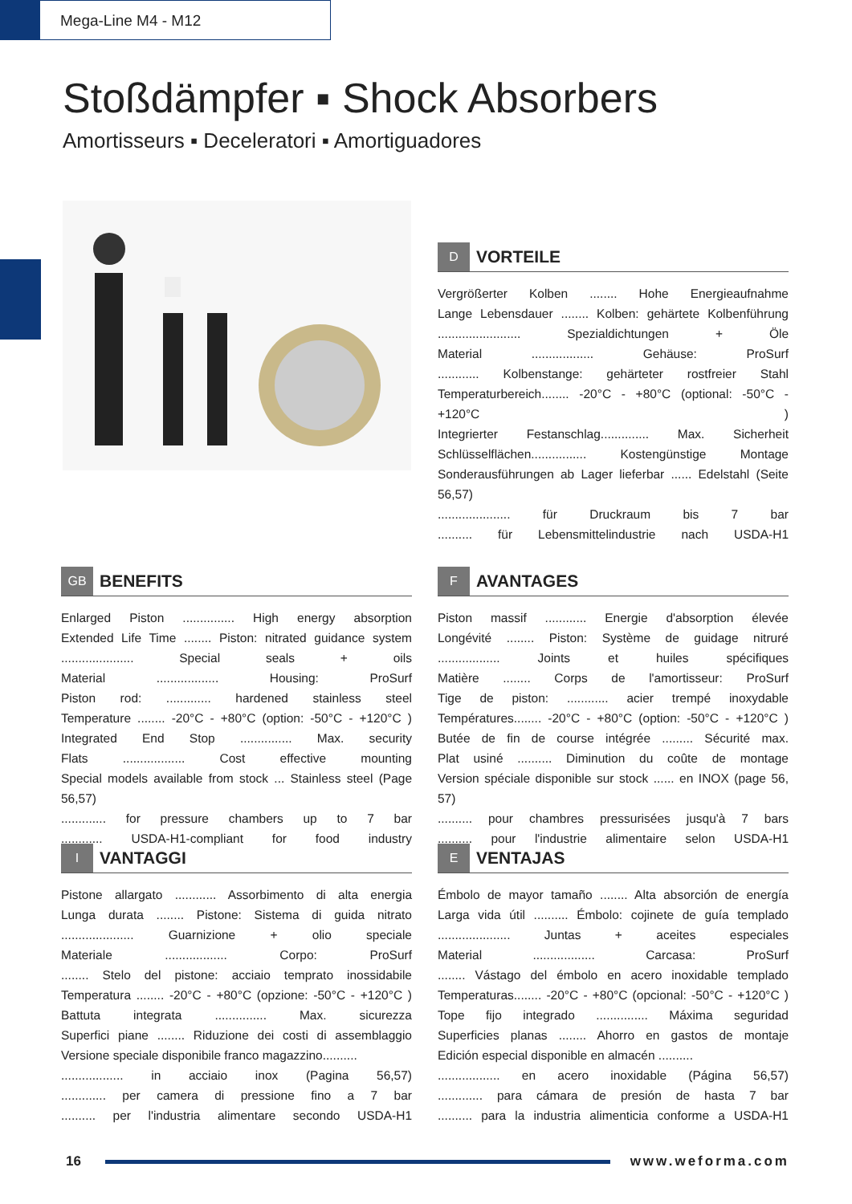Mega-Line M4 - M12
Stoßdämpfer ▪ Shock Absorbers
Amortisseurs ▪ Deceleratori ▪ Amortiguadores
D VORTEILE
Vergrößerter Kolben ........ Hohe Energieaufnahme
Lange Lebensdauer ........ Kolben: gehärtete Kolbenführung
........................ Spezialdichtungen + Öle
Material .................. Gehäuse: ProSurf
............ Kolbenstange: gehärteter rostfreier Stahl
Temperaturbereich........ -20°C - +80°C (optional: -50°C - +120°C )
Integrierter Festanschlag.............. Max. Sicherheit
Schlüsselflächen................ Kostengünstige Montage
Sonderausführungen ab Lager lieferbar ...... Edelstahl (Seite 56,57)
..................... für Druckraum bis 7 bar
.......... für Lebensmittelindustrie nach USDA-H1
GB BENEFITS
Enlarged Piston ............... High energy absorption
Extended Life Time ........ Piston: nitrated guidance system
..................... Special seals + oils
Material .................. Housing: ProSurf
Piston rod: ............. hardened stainless steel
Temperature ........ -20°C - +80°C (option: -50°C - +120°C )
Integrated End Stop ............... Max. security
Flats .................. Cost effective mounting
Special models available from stock ... Stainless steel (Page 56,57)
............. for pressure chambers up to 7 bar
............ USDA-H1-compliant for food industry
F AVANTAGES
Piston massif ............ Energie d'absorption élevée
Longévité ........ Piston: Système de guidage nitruré
.................. Joints et huiles spécifiques
Matière ........ Corps de l'amortisseur: ProSurf
Tige de piston: ............ acier trempé inoxydable
Températures........ -20°C - +80°C (option: -50°C - +120°C )
Butée de fin de course intégrée ......... Sécurité max.
Plat usiné .......... Diminution du coûte de montage
Version spéciale disponible sur stock ...... en INOX (page 56, 57)
.......... pour chambres pressurisées jusqu'à 7 bars
.......... pour l'industrie alimentaire selon USDA-H1
I VANTAGGI
Pistone allargato ............ Assorbimento di alta energia
Lunga durata ........ Pistone: Sistema di guida nitrato
..................... Guarnizione + olio speciale
Materiale .................. Corpo: ProSurf
........ Stelo del pistone: acciaio temprato inossidabile
Temperatura ........ -20°C - +80°C (opzione: -50°C - +120°C )
Battuta integrata ............... Max. sicurezza
Superfici piane ........ Riduzione dei costi di assemblaggio
Versione speciale disponibile franco magazzino..........
.................. in acciaio inox (Pagina 56,57)
............. per camera di pressione fino a 7 bar
.......... per l'industria alimentare secondo USDA-H1
E VENTAJAS
Émbolo de mayor tamaño ........ Alta absorción de energía
Larga vida útil .......... Émbolo: cojinete de guía templado
..................... Juntas + aceites especiales
Material .................. Carcasa: ProSurf
........ Vástago del émbolo en acero inoxidable templado
Temperaturas........ -20°C - +80°C (opcional: -50°C - +120°C )
Tope fijo integrado ............... Máxima seguridad
Superficies planas ........ Ahorro en gastos de montaje
Edición especial disponible en almacén ..........
.................. en acero inoxidable (Página 56,57)
............. para cámara de presión de hasta 7 bar
.......... para la industria alimenticia conforme a USDA-H1
16 www.weforma.com